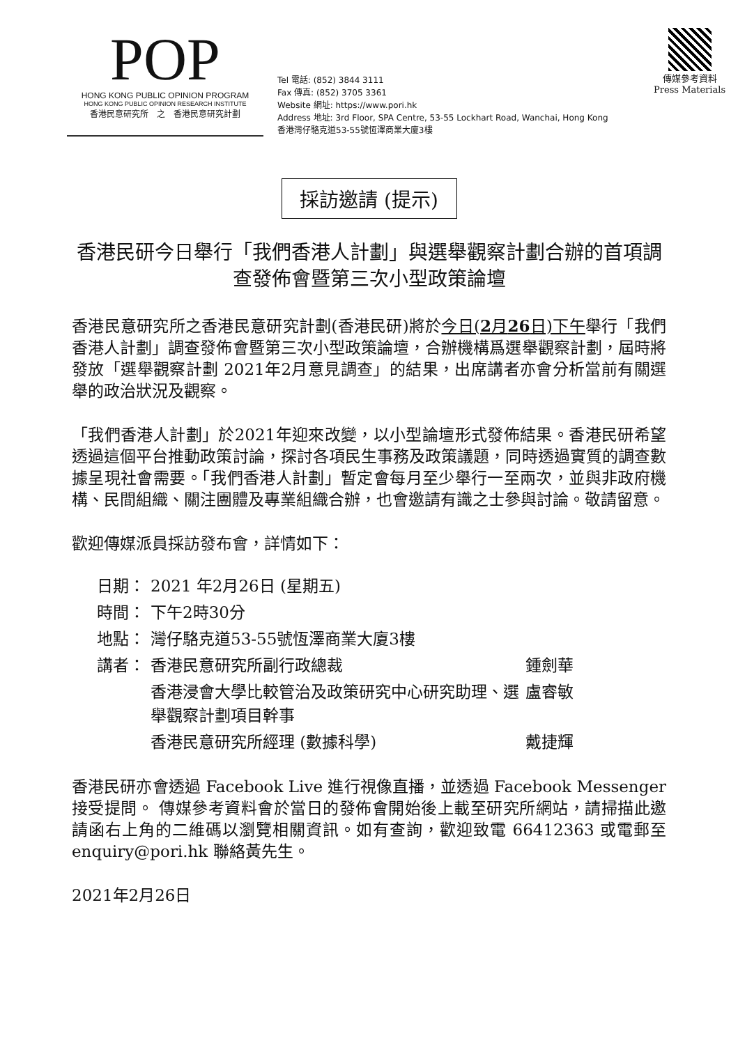POP
HONG KONG PUBLIC OPINION PROGRAM
HONG KONG PUBLIC OPINION RESEARCH INSTITUTE
香港民意研究所　之　香港民意研究計劃
Tel 電話: (852) 3844 3111
Fax 傳真: (852) 3705 3361
Website 網址: https://www.pori.hk
Address 地址: 3rd Floor, SPA Centre, 53-55 Lockhart Road, Wanchai, Hong Kong
香港灣仔駱克道53-55號恆澤商業大廈3樓
傳媒參考資料
Press Materials
採訪邀請 (提示)
香港民研今日舉行「我們香港人計劃」與選舉觀察計劃合辦的首項調查發佈會暨第三次小型政策論壇
香港民意研究所之香港民意研究計劃(香港民研)將於今日(2月26日)下午舉行「我們香港人計劃」調查發佈會暨第三次小型政策論壇，合辦機構爲選舉觀察計劃，屆時將發放「選舉觀察計劃 2021年2月意見調查」的結果，出席講者亦會分析當前有關選舉的政治狀況及觀察。
「我們香港人計劃」於2021年迎來改變，以小型論壇形式發佈結果。香港民研希望透過這個平台推動政策討論，探討各項民生事務及政策議題，同時透過實質的調查數據呈現社會需要。「我們香港人計劃」暫定會每月至少舉行一至兩次，並與非政府機構、民間組織、關注團體及專業組織合辦，也會邀請有識之士參與討論。敬請留意。
歡迎傳媒派員採訪發布會，詳情如下：
| 日期： | 2021 年2月26日 (星期五) | |
| 時間： | 下午2時30分 | |
| 地點： | 灣仔駱克道53-55號恆澤商業大廈3樓 | |
| 講者： | 香港民意研究所副行政總裁 | 鍾劍華 |
| | 香港浸會大學比較管治及政策研究中心研究助理、選舉觀察計劃項目幹事 | 盧睿敏 |
| | 香港民意研究所經理 (數據科學) | 戴捷輝 |
香港民研亦會透過 Facebook Live 進行視像直播，並透過 Facebook Messenger 接受提問。 傳媒參考資料會於當日的發佈會開始後上載至研究所網站，請掃描此邀請函右上角的二維碼以瀏覽相關資訊。如有查詢，歡迎致電 66412363 或電郵至 enquiry@pori.hk 聯絡黃先生。
2021年2月26日